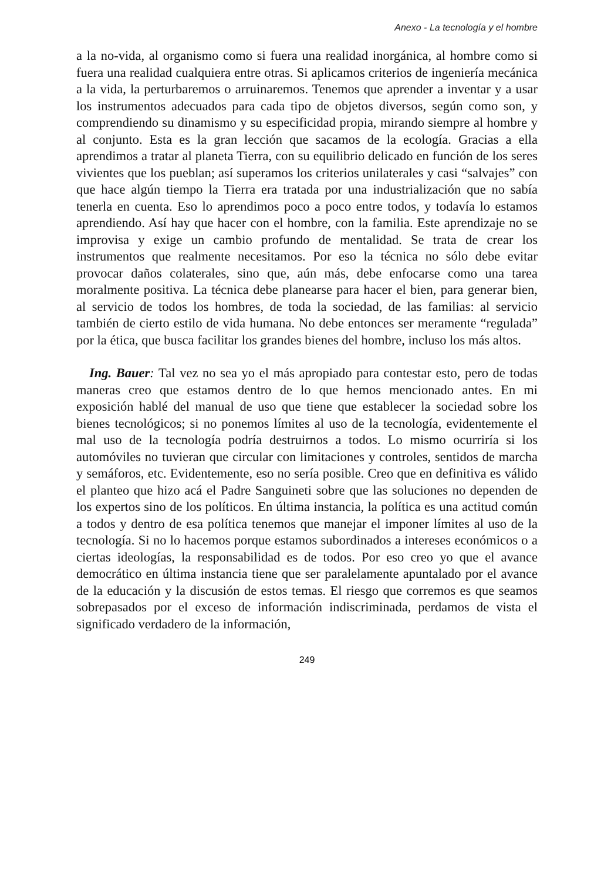Anexo - La tecnología y el hombre
a la no-vida, al organismo como si fuera una realidad inorgánica, al hombre como si fuera una realidad cualquiera entre otras. Si aplicamos criterios de ingeniería mecánica a la vida, la perturbaremos o arruinaremos. Tenemos que aprender a inventar y a usar los instrumentos adecuados para cada tipo de objetos diversos, según como son, y comprendiendo su dinamismo y su especificidad propia, mirando siempre al hombre y al conjunto. Esta es la gran lección que sacamos de la ecología. Gracias a ella aprendimos a tratar al planeta Tierra, con su equilibrio delicado en función de los seres vivientes que los pueblan; así superamos los criterios unilaterales y casi “salvajes” con que hace algún tiempo la Tierra era tratada por una industrialización que no sabía tenerla en cuenta. Eso lo aprendimos poco a poco entre todos, y todavía lo estamos aprendiendo. Así hay que hacer con el hombre, con la familia. Este aprendizaje no se improvisa y exige un cambio profundo de mentalidad. Se trata de crear los instrumentos que realmente necesitamos. Por eso la técnica no sólo debe evitar provocar daños colaterales, sino que, aún más, debe enfocarse como una tarea moralmente positiva. La técnica debe planearse para hacer el bien, para generar bien, al servicio de todos los hombres, de toda la sociedad, de las familias: al servicio también de cierto estilo de vida humana. No debe entonces ser meramente “regulada” por la ética, que busca facilitar los grandes bienes del hombre, incluso los más altos.
Ing. Bauer: Tal vez no sea yo el más apropiado para contestar esto, pero de todas maneras creo que estamos dentro de lo que hemos mencionado antes. En mi exposición hablé del manual de uso que tiene que establecer la sociedad sobre los bienes tecnológicos; si no ponemos límites al uso de la tecnología, evidentemente el mal uso de la tecnología podría destruirnos a todos. Lo mismo ocurriría si los automóviles no tuvieran que circular con limitaciones y controles, sentidos de marcha y semáforos, etc. Evidentemente, eso no sería posible. Creo que en definitiva es válido el planteo que hizo acá el Padre Sanguineti sobre que las soluciones no dependen de los expertos sino de los políticos. En última instancia, la política es una actitud común a todos y dentro de esa política tenemos que manejar el imponer límites al uso de la tecnología. Si no lo hacemos porque estamos subordinados a intereses económicos o a ciertas ideologías, la responsabilidad es de todos. Por eso creo yo que el avance democrático en última instancia tiene que ser paralelamente apuntalado por el avance de la educación y la discusión de estos temas. El riesgo que corremos es que seamos sobrepasados por el exceso de información indiscriminada, perdamos de vista el significado verdadero de la información,
249